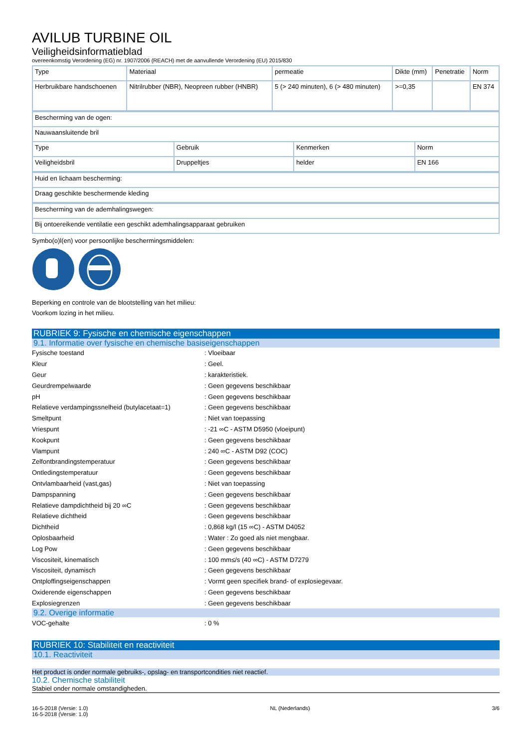AVILUB TURBINE OIL
Veiligheidsinformatieblad
overeenkomstig Verordening (EG) nr. 1907/2006 (REACH) met de aanvullende Verordening (EU) 2015/830
| Type | Materiaal | permeatie | Dikte (mm) | Penetratie | Norm |
| Herbruikbare handschoenen | Nitrilrubber (NBR), Neopreen rubber (HNBR) | 5 (> 240 minuten), 6 (> 480 minuten) | >=0,35 | | EN 374 |
| Bescherming van de ogen: | | | |
| Nauwaansluitende bril | | | |
| Type | Gebruik | Kenmerken | Norm |
| Veiligheidsbril | Druppeltjes | helder | EN 166 |
| Huid en lichaam bescherming: |
| Draag geschikte beschermende kleding |
| Bescherming van de ademhalingswegen: |
| Bij ontoereikende ventilatie een geschikt ademhalingsapparaat gebruiken |
Symbo(o)l(en) voor persoonlijke beschermingsmiddelen:
Beperking en controle van de blootstelling van het milieu:
Voorkom lozing in het milieu.
RUBRIEK 9: Fysische en chemische eigenschappen
9.1. Informatie over fysische en chemische basiseigenschappen
Fysische toestand : Vloeibaar
Kleur : Geel.
Geur : karakteristiek.
Geurdrempelwaarde : Geen gegevens beschikbaar
pH : Geen gegevens beschikbaar
Relatieve verdampingssnelheid (butylacetaat=1)
: Geen gegevens beschikbaar
Smeltpunt : Niet van toepassing
Vriespunt
: -21 ∞C - ASTM D5950 (vloeipunt)
Kookpunt : Geen gegevens beschikbaar
Vlampunt : 240 ∞C - ASTM D92 (COC)
Zelfontbrandingstemperatuur : Geen gegevens beschikbaar
Ontledingstemperatuur : Geen gegevens beschikbaar
Ontvlambaarheid (vast,gas) : Niet van toepassing
Dampspanning : Geen gegevens beschikbaar
Relatieve dampdichtheid bij 20 ∞C : Geen gegevens beschikbaar
Relatieve dichtheid : Geen gegevens beschikbaar
Dichtheid
: 0,868 kg/l (15 ∞C) - ASTM D4052
Oplosbaarheid
: Water : Zo goed als niet mengbaar.
Log Pow : Geen gegevens beschikbaar
Viscositeit, kinematisch
: 100 mm≤/s (40 ∞C) - ASTM D7279
Viscositeit, dynamisch : Geen gegevens beschikbaar
Ontploffingseigenschappen
: Vormt geen specifiek brand- of explosiegevaar.
Oxiderende eigenschappen : Geen gegevens beschikbaar
Explosiegrenzen : Geen gegevens beschikbaar
9.2. Overige informatie
VOC-gehalte : 0 %
RUBRIEK 10: Stabiliteit en reactiviteit
10.1. Reactiviteit
Het product is onder normale gebruiks-, opslag- en transportcondities niet reactief.
10.2. Chemische stabiliteit
Stabiel onder normale omstandigheden.
16-5-2018 (Versie: 1.0)
16-5-2018 (Versie: 1.0)
NL (Nederlands) 3/6